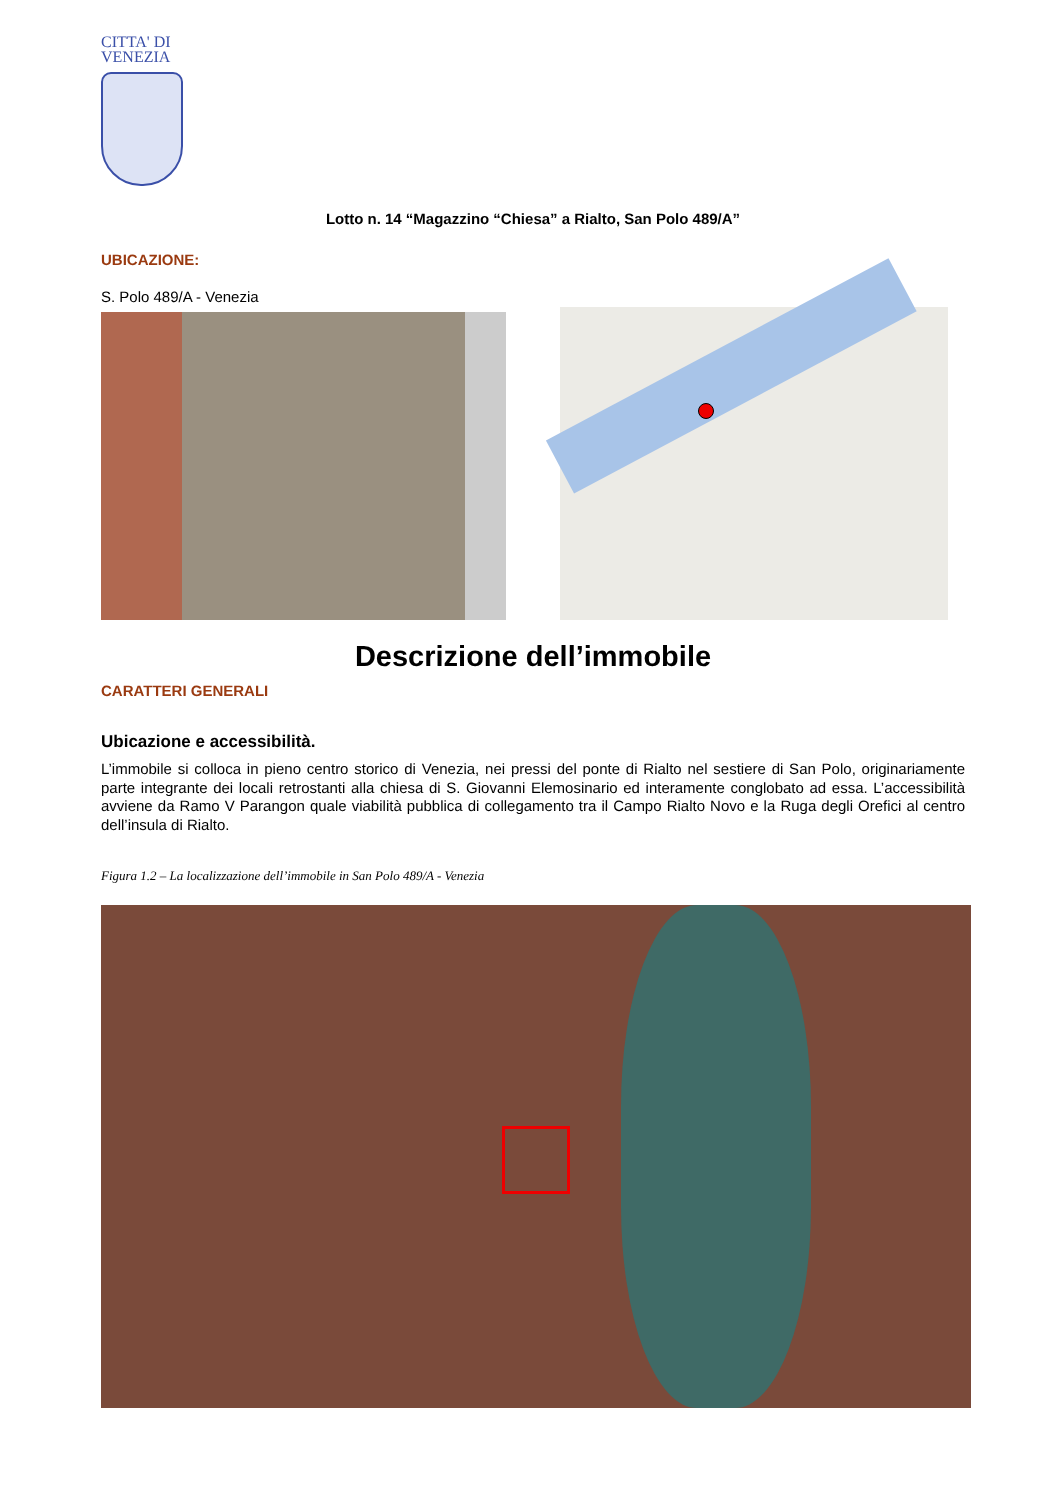CITTA' DI
VENEZIA
Lotto n. 14 “Magazzino “Chiesa” a Rialto, San Polo 489/A”
UBICAZIONE:
S. Polo 489/A - Venezia
Descrizione dell’immobile
CARATTERI GENERALI
Ubicazione e accessibilità.
L’immobile si colloca in pieno centro storico di Venezia, nei pressi del ponte di Rialto nel sestiere di San Polo, originariamente parte integrante dei locali retrostanti alla chiesa di S. Giovanni Elemosinario ed interamente conglobato ad essa. L’accessibilità avviene da Ramo V Parangon quale viabilità pubblica di collegamento tra il Campo Rialto Novo e la Ruga degli Orefici al centro dell’insula di Rialto.
Figura 1.2 – La localizzazione dell’immobile in San Polo 489/A - Venezia